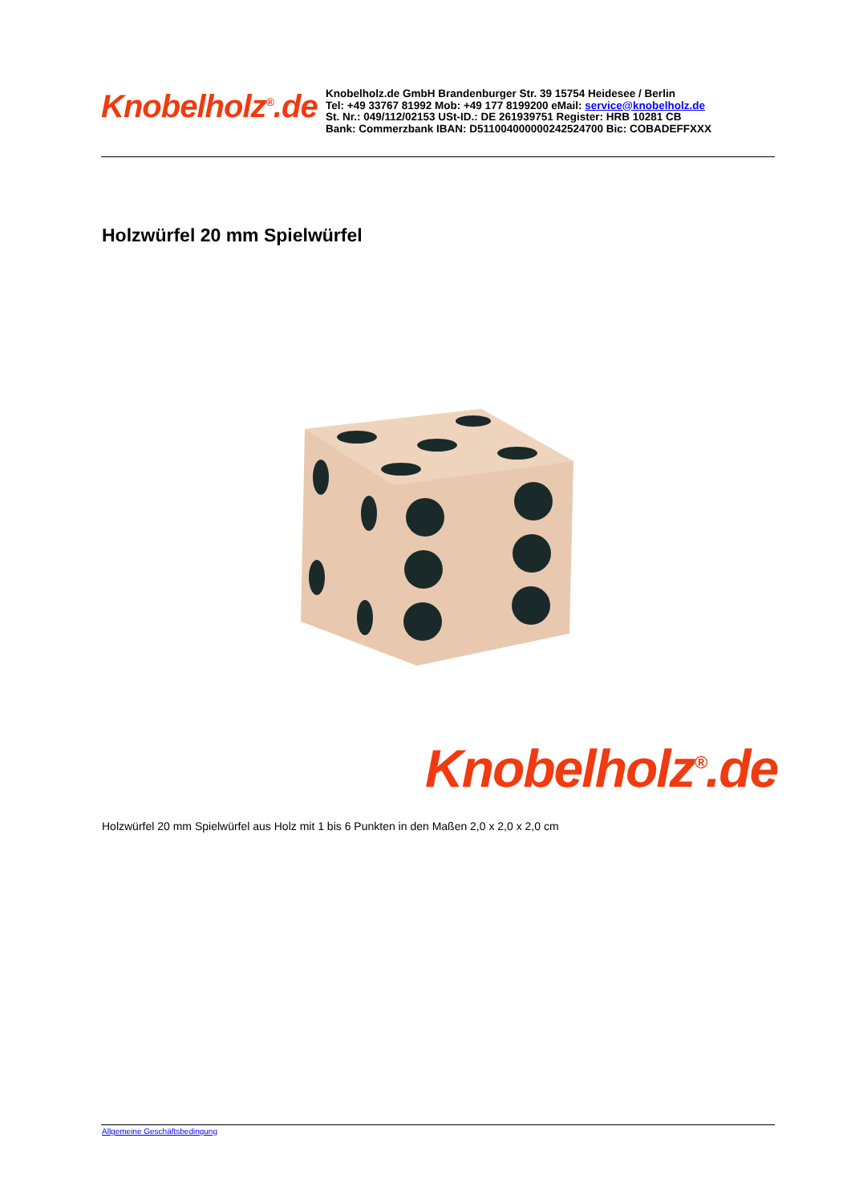Knobelholz<sup>®</sup>.de
Knobelholz.de GmbH Brandenburger Str. 39 15754 Heidesee / Berlin
Tel: +49 33767 81992 Mob: +49 177 8199200 eMail: service@knobelholz.de
St. Nr.: 049/112/02153 USt-ID.: DE 261939751 Register: HRB 10281 CB
Bank: Commerzbank IBAN: D511004000000242524700 Bic: COBADEFFXXX
Holzwürfel 20 mm Spielwürfel
Knobelholz<sup>®</sup>.de
Holzwürfel 20 mm Spielwürfel aus Holz mit 1 bis 6 Punkten in den Maßen 2,0 x 2,0 x 2,0 cm
Allgemeine Geschäftsbedingung